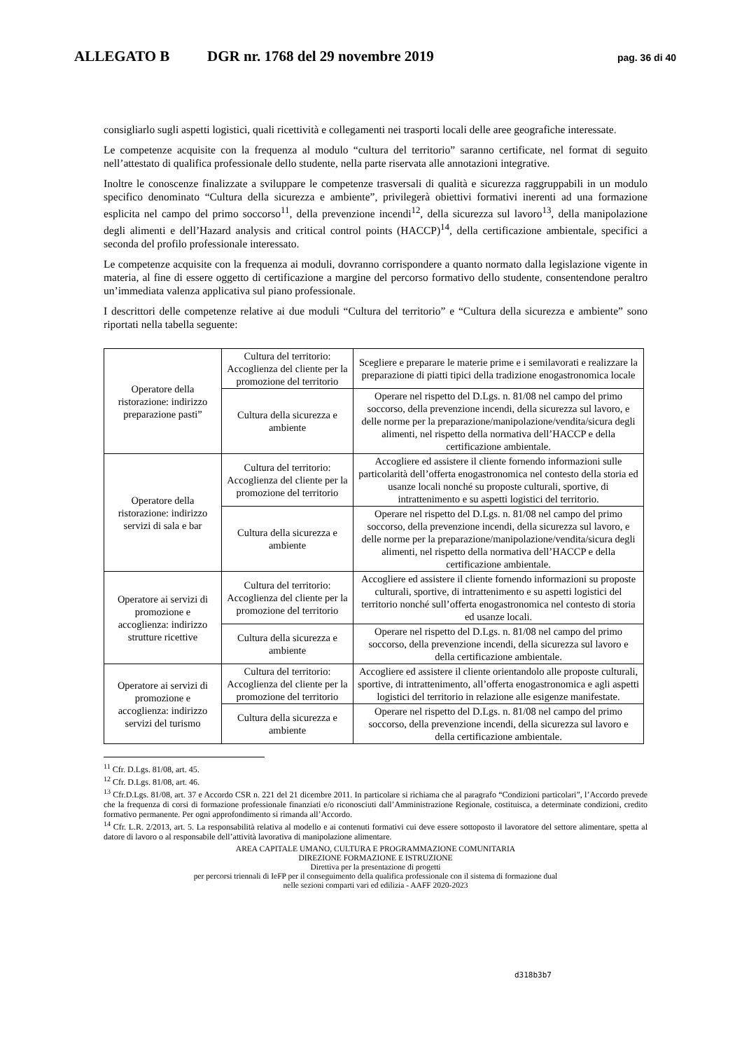ALLEGATO B DGR nr. 1768 del 29 novembre 2019 pag. 36 di 40
consigliarlo sugli aspetti logistici, quali ricettività e collegamenti nei trasporti locali delle aree geografiche interessate.
Le competenze acquisite con la frequenza al modulo “cultura del territorio” saranno certificate, nel format di seguito nell’attestato di qualifica professionale dello studente, nella parte riservata alle annotazioni integrative.
Inoltre le conoscenze finalizzate a sviluppare le competenze trasversali di qualità e sicurezza raggruppabili in un modulo specifico denominato “Cultura della sicurezza e ambiente”, privilegerà obiettivi formativi inerenti ad una formazione esplicita nel campo del primo soccorso<sup>11</sup>, della prevenzione incendi<sup>12</sup>, della sicurezza sul lavoro<sup>13</sup>, della manipolazione degli alimenti e dell’Hazard analysis and critical control points (HACCP)<sup>14</sup>, della certificazione ambientale, specifici a seconda del profilo professionale interessato.
Le competenze acquisite con la frequenza ai moduli, dovranno corrispondere a quanto normato dalla legislazione vigente in materia, al fine di essere oggetto di certificazione a margine del percorso formativo dello studente, consentendone peraltro un’immediata valenza applicativa sul piano professionale.
I descrittori delle competenze relative ai due moduli “Cultura del territorio” e “Cultura della sicurezza e ambiente” sono riportati nella tabella seguente:
| Operatore della ristorazione: indirizzo preparazione pasti” | Cultura del territorio: Accoglienza del cliente per la promozione del territorio | Scegliere e preparare le materie prime e i semilavorati e realizzare la preparazione di piatti tipici della tradizione enogastronomica locale |
| | Cultura della sicurezza e ambiente | Operare nel rispetto del D.Lgs. n. 81/08 nel campo del primo soccorso, della prevenzione incendi, della sicurezza sul lavoro, e delle norme per la preparazione/manipolazione/vendita/sicura degli alimenti, nel rispetto della normativa dell’HACCP e della certificazione ambientale. |
| Operatore della ristorazione: indirizzo servizi di sala e bar | Cultura del territorio: Accoglienza del cliente per la promozione del territorio | Accogliere ed assistere il cliente fornendo informazioni sulle particolarità dell’offerta enogastronomica nel contesto della storia ed usanze locali nonché su proposte culturali, sportive, di intrattenimento e su aspetti logistici del territorio. |
| | Cultura della sicurezza e ambiente | Operare nel rispetto del D.Lgs. n. 81/08 nel campo del primo soccorso, della prevenzione incendi, della sicurezza sul lavoro, e delle norme per la preparazione/manipolazione/vendita/sicura degli alimenti, nel rispetto della normativa dell’HACCP e della certificazione ambientale. |
| Operatore ai servizi di promozione e accoglienza: indirizzo strutture ricettive | Cultura del territorio: Accoglienza del cliente per la promozione del territorio | Accogliere ed assistere il cliente fornendo informazioni su proposte culturali, sportive, di intrattenimento e su aspetti logistici del territorio nonché sull’offerta enogastronomica nel contesto di storia ed usanze locali. |
| | Cultura della sicurezza e ambiente | Operare nel rispetto del D.Lgs. n. 81/08 nel campo del primo soccorso, della prevenzione incendi, della sicurezza sul lavoro e della certificazione ambientale. |
| Operatore ai servizi di promozione e accoglienza: indirizzo servizi del turismo | Cultura del territorio: Accoglienza del cliente per la promozione del territorio | Accogliere ed assistere il cliente orientandolo alle proposte culturali, sportive, di intrattenimento, all’offerta enogastronomica e agli aspetti logistici del territorio in relazione alle esigenze manifestate. |
| | Cultura della sicurezza e ambiente | Operare nel rispetto del D.Lgs. n. 81/08 nel campo del primo soccorso, della prevenzione incendi, della sicurezza sul lavoro e della certificazione ambientale. |
<sup>11</sup> Cfr. D.Lgs. 81/08, art. 45.
<sup>12</sup> Cfr. D.Lgs. 81/08, art. 46.
<sup>13</sup> Cfr.D.Lgs. 81/08, art. 37 e Accordo CSR n. 221 del 21 dicembre 2011. In particolare si richiama che al paragrafo “Condizioni particolari”, l’Accordo prevede che la frequenza di corsi di formazione professionale finanziati e/o riconosciuti dall’Amministrazione Regionale, costituisca, a determinate condizioni, credito formativo permanente. Per ogni approfondimento si rimanda all’Accordo.
<sup>14</sup> Cfr. L.R. 2/2013, art. 5. La responsabilità relativa al modello e ai contenuti formativi cui deve essere sottoposto il lavoratore del settore alimentare, spetta al datore di lavoro o al responsabile dell’attività lavorativa di manipolazione alimentare.
AREA CAPITALE UMANO, CULTURA E PROGRAMMAZIONE COMUNITARIA
DIREZIONE FORMAZIONE E ISTRUZIONE
Direttiva per la presentazione di progetti
per percorsi triennali di IeFP per il conseguimento della qualifica professionale con il sistema di formazione dual
nelle sezioni comparti vari ed edilizia - AAFF 2020-2023
d318b3b7